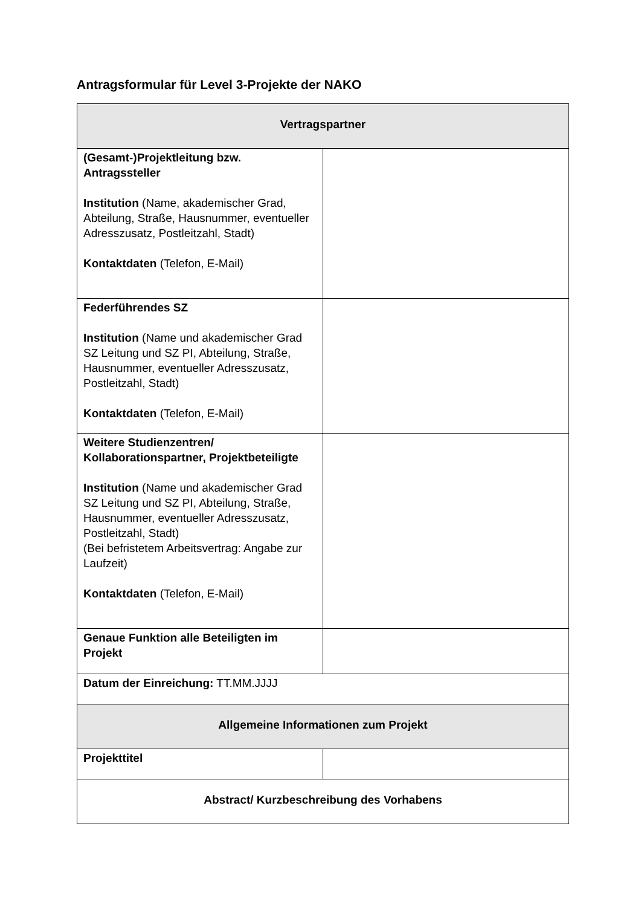Antragsformular für Level 3-Projekte der NAKO
| Vertragspartner | |
| --- | --- |
| (Gesamt-)Projektleitung bzw. Antragssteller Institution (Name, akademischer Grad, Abteilung, Straße, Hausnummer, eventueller Adresszusatz, Postleitzahl, Stadt) Kontaktdaten (Telefon, E-Mail) | |
| Federführendes SZ Institution (Name und akademischer Grad SZ Leitung und SZ PI, Abteilung, Straße, Hausnummer, eventueller Adresszusatz, Postleitzahl, Stadt) Kontaktdaten (Telefon, E-Mail) | |
| Weitere Studienzentren/ Kollaborationspartner, Projektbeteiligte Institution (Name und akademischer Grad SZ Leitung und SZ PI, Abteilung, Straße, Hausnummer, eventueller Adresszusatz, Postleitzahl, Stadt) (Bei befristetem Arbeitsvertrag: Angabe zur Laufzeit) Kontaktdaten (Telefon, E-Mail) | |
| Genaue Funktion alle Beteiligten im Projekt | |
| Datum der Einreichung: TT.MM.JJJJ | |
| Allgemeine Informationen zum Projekt | |
| Projekttitel | |
| Abstract/ Kurzbeschreibung des Vorhabens | |